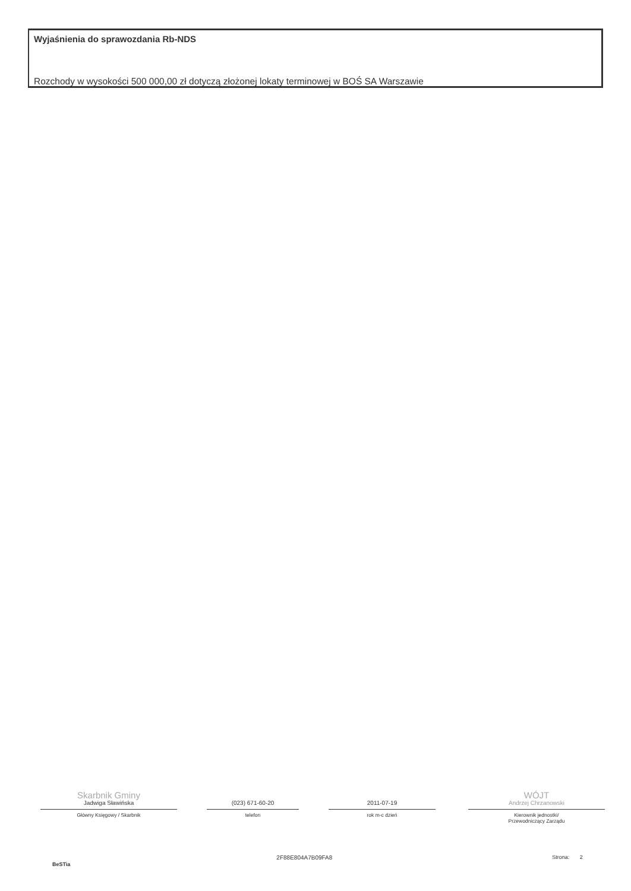Wyjaśnienia do sprawozdania Rb-NDS
Rozchody w wysokości 500 000,00 zł dotyczą złożonej lokaty terminowej w BOŚ SA Warszawie
Skarbnik Gminy
Jadwiga Sławińska
Główny Księgowy / Skarbnik
(023) 671-60-20
telefon
2011-07-19
rok m-c dzień
WÓJT
Andrzej Chrzanowski
Kierownik jednostki/
Przewodniczący Zarządu
BeSTia
2F88E804A7B09FA8 Strona: 2